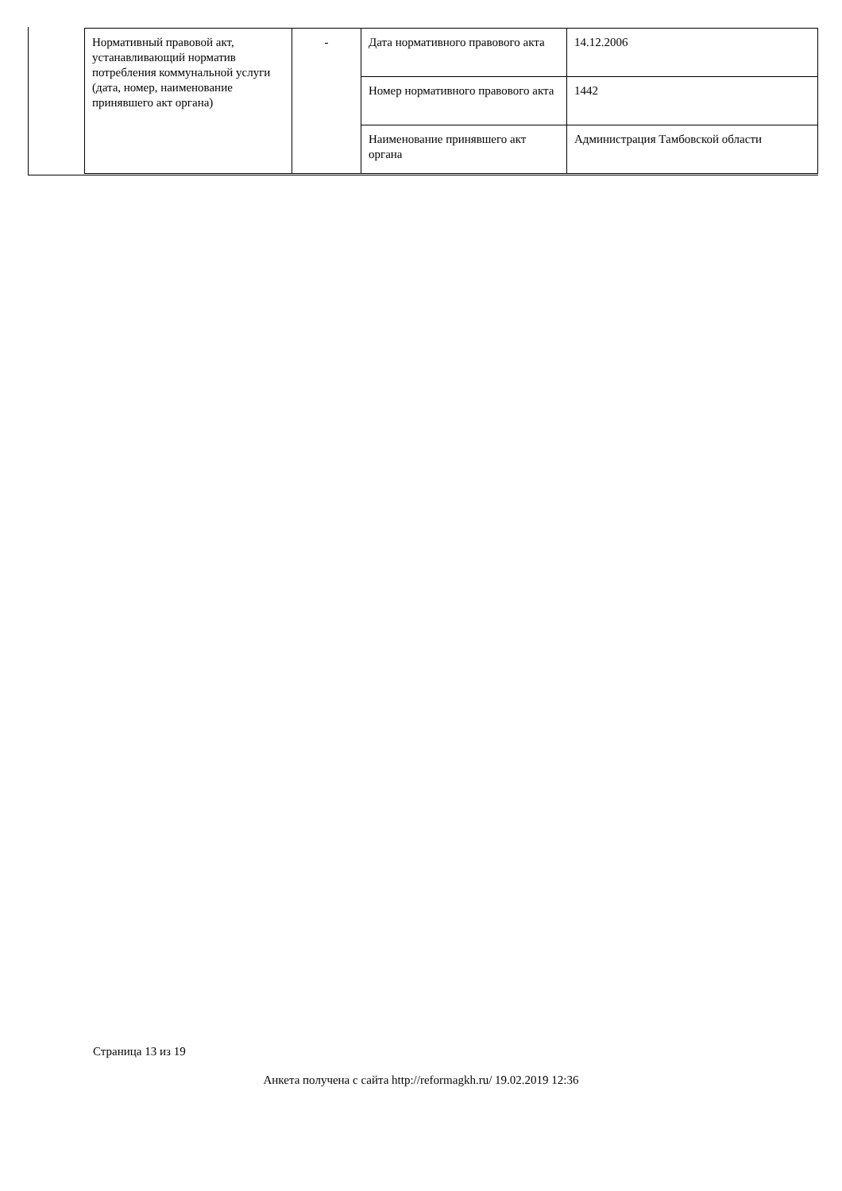| Нормативный правовой акт, устанавливающий норматив потребления коммунальной услуги (дата, номер, наименование принявшего акт органа) | - | Дата нормативного правового акта | 14.12.2006 |
| | | Номер нормативного правового акта | 1442 |
| | | Наименование принявшего акт органа | Администрация Тамбовской области |
Страница 13 из 19
Анкета получена с сайта http://reformagkh.ru/ 19.02.2019 12:36